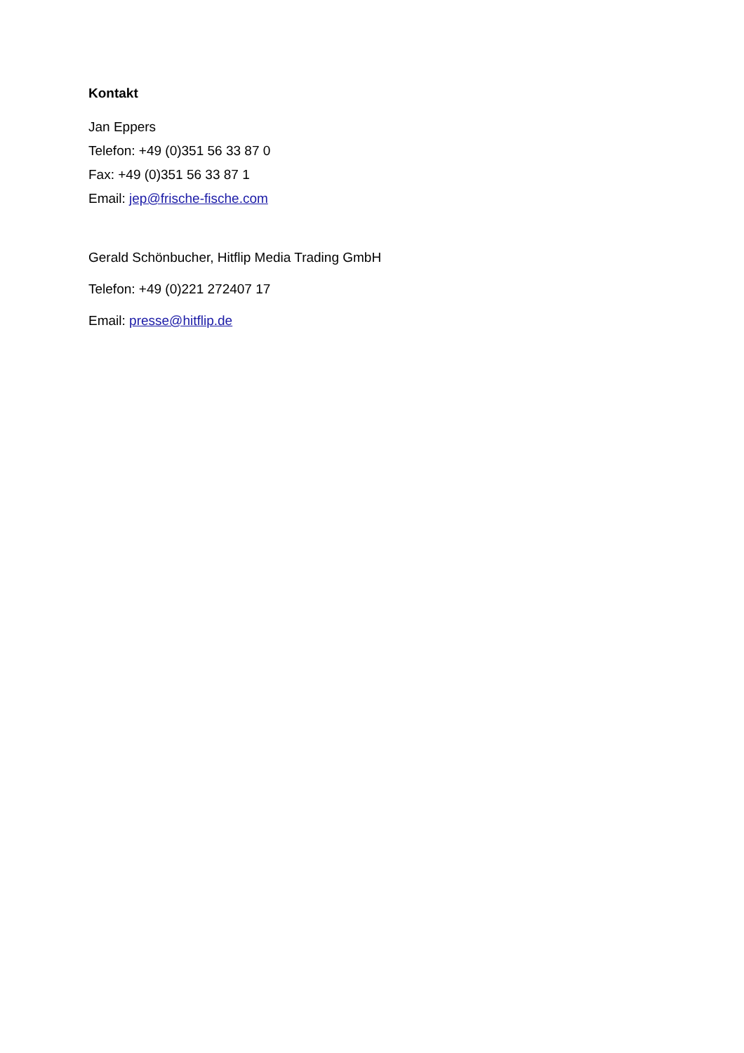Kontakt
Jan Eppers
Telefon: +49 (0)351 56 33 87 0
Fax: +49 (0)351 56 33 87 1
Email: jep@frische-fische.com
Gerald Schönbucher, Hitflip Media Trading GmbH
Telefon: +49 (0)221 272407 17
Email: presse@hitflip.de